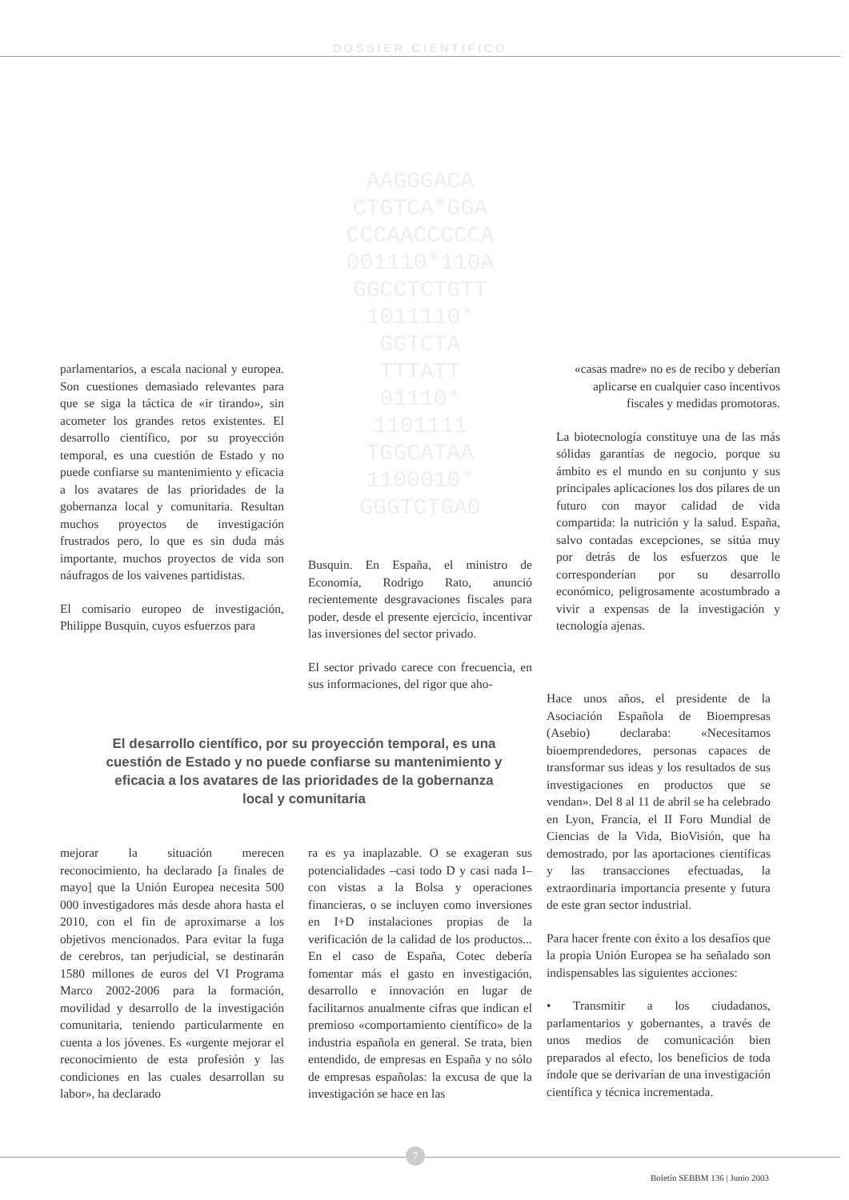DOSSIER CIENTÍFICO
AAGGGACA
CTGTCA*GGA
CCCAACCCCCA
001110*110A
GGCCTCTGTT
1011110*
GGTCTA
TTTATT
01110*
1101111
TGGCATAA
1100010*
GGGTCTGA0
parlamentarios, a escala nacional y europea. Son cuestiones demasiado relevantes para que se siga la táctica de «ir tirando», sin acometer los grandes retos existentes. El desarrollo científico, por su proyección temporal, es una cuestión de Estado y no puede confiarse su mantenimiento y eficacia a los avatares de las prioridades de la gobernanza local y comunitaria. Resultan muchos proyectos de investigación frustrados pero, lo que es sin duda más importante, muchos proyectos de vida son náufragos de los vaivenes partidistas.
El comisario europeo de investigación, Philippe Busquin, cuyos esfuerzos para
Busquin. En España, el ministro de Economía, Rodrigo Rato, anunció recientemente desgravaciones fiscales para poder, desde el presente ejercicio, incentivar las inversiones del sector privado.
El sector privado carece con frecuencia, en sus informaciones, del rigor que aho-
«casas madre» no es de recibo y deberían aplicarse en cualquier caso incentivos fiscales y medidas promotoras.
La biotecnología constituye una de las más sólidas garantías de negocio, porque su ámbito es el mundo en su conjunto y sus principales aplicaciones los dos pilares de un futuro con mayor calidad de vida compartida: la nutrición y la salud. España, salvo contadas excepciones, se sitúa muy por detrás de los esfuerzos que le corresponderían por su desarrollo económico, peligrosamente acostumbrado a vivir a expensas de la investigación y tecnología ajenas.
El desarrollo científico, por su proyección temporal, es una cuestión de Estado y no puede confiarse su mantenimiento y eficacia a los avatares de las prioridades de la gobernanza local y comunitaria
mejorar la situación merecen reconocimiento, ha declarado [a finales de mayo] que la Unión Europea necesita 500 000 investigadores más desde ahora hasta el 2010, con el fin de aproximarse a los objetivos mencionados. Para evitar la fuga de cerebros, tan perjudicial, se destinarán 1580 millones de euros del VI Programa Marco 2002-2006 para la formación, movilidad y desarrollo de la investigación comunitaria, teniendo particularmente en cuenta a los jóvenes. Es «urgente mejorar el reconocimiento de esta profesión y las condiciones en las cuales desarrollan su labor», ha declarado
ra es ya inaplazable. O se exageran sus potencialidades –casi todo D y casi nada I– con vistas a la Bolsa y operaciones financieras, o se incluyen como inversiones en I+D instalaciones propias de la verificación de la calidad de los productos... En el caso de España, Cotec debería fomentar más el gasto en investigación, desarrollo e innovación en lugar de facilitarnos anualmente cifras que indican el premioso «comportamiento científico» de la industria española en general. Se trata, bien entendido, de empresas en España y no sólo de empresas españolas: la excusa de que la investigación se hace en las
Hace unos años, el presidente de la Asociación Española de Bioempresas (Asebio) declaraba: «Necesitamos bioemprendedores, personas capaces de transformar sus ideas y los resultados de sus investigaciones en productos que se vendan». Del 8 al 11 de abril se ha celebrado en Lyon, Francia, el II Foro Mundial de Ciencias de la Vida, BioVisión, que ha demostrado, por las aportaciones científicas y las transacciones efectuadas, la extraordinaria importancia presente y futura de este gran sector industrial.
Para hacer frente con éxito a los desafíos que la propia Unión Europea se ha señalado son indispensables las siguientes acciones:
• Transmitir a los ciudadanos, parlamentarios y gobernantes, a través de unos medios de comunicación bien preparados al efecto, los beneficios de toda índole que se derivarían de una investigación científica y técnica incrementada.
7
Boletín SEBBM 136 | Junio 2003